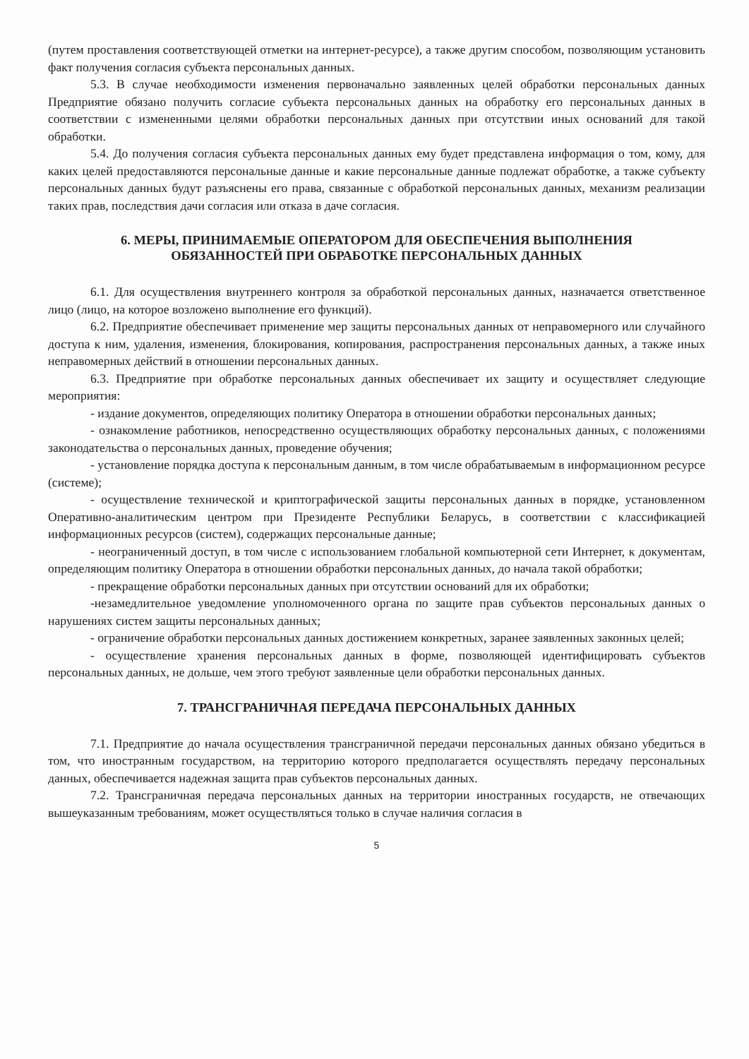(путем проставления соответствующей отметки на интернет-ресурсе), а также другим способом, позволяющим установить факт получения согласия субъекта персональных данных.
5.3. В случае необходимости изменения первоначально заявленных целей обработки персональных данных Предприятие обязано получить согласие субъекта персональных данных на обработку его персональных данных в соответствии с измененными целями обработки персональных данных при отсутствии иных оснований для такой обработки.
5.4. До получения согласия субъекта персональных данных ему будет представлена информация о том, кому, для каких целей предоставляются персональные данные и какие персональные данные подлежат обработке, а также субъекту персональных данных будут разъяснены его права, связанные с обработкой персональных данных, механизм реализации таких прав, последствия дачи согласия или отказа в даче согласия.
6. МЕРЫ, ПРИНИМАЕМЫЕ ОПЕРАТОРОМ ДЛЯ ОБЕСПЕЧЕНИЯ ВЫПОЛНЕНИЯ
ОБЯЗАННОСТЕЙ ПРИ ОБРАБОТКЕ ПЕРСОНАЛЬНЫХ ДАННЫХ
6.1. Для осуществления внутреннего контроля за обработкой персональных данных, назначается ответственное лицо (лицо, на которое возложено выполнение его функций).
6.2. Предприятие обеспечивает применение мер защиты персональных данных от неправомерного или случайного доступа к ним, удаления, изменения, блокирования, копирования, распространения персональных данных, а также иных неправомерных действий в отношении персональных данных.
6.3. Предприятие при обработке персональных данных обеспечивает их защиту и осуществляет следующие мероприятия:
- издание документов, определяющих политику Оператора в отношении обработки персональных данных;
- ознакомление работников, непосредственно осуществляющих обработку персональных данных, с положениями законодательства о персональных данных, проведение обучения;
- установление порядка доступа к персональным данным, в том числе обрабатываемым в информационном ресурсе (системе);
- осуществление технической и криптографической защиты персональных данных в порядке, установленном Оперативно-аналитическим центром при Президенте Республики Беларусь, в соответствии с классификацией информационных ресурсов (систем), содержащих персональные данные;
- неограниченный доступ, в том числе с использованием глобальной компьютерной сети Интернет, к документам, определяющим политику Оператора в отношении обработки персональных данных, до начала такой обработки;
- прекращение обработки персональных данных при отсутствии оснований для их обработки;
-незамедлительное уведомление уполномоченного органа по защите прав субъектов персональных данных о нарушениях систем защиты персональных данных;
- ограничение обработки персональных данных достижением конкретных, заранее заявленных законных целей;
- осуществление хранения персональных данных в форме, позволяющей идентифицировать субъектов персональных данных, не дольше, чем этого требуют заявленные цели обработки персональных данных.
7. ТРАНСГРАНИЧНАЯ ПЕРЕДАЧА ПЕРСОНАЛЬНЫХ ДАННЫХ
7.1. Предприятие до начала осуществления трансграничной передачи персональных данных обязано убедиться в том, что иностранным государством, на территорию которого предполагается осуществлять передачу персональных данных, обеспечивается надежная защита прав субъектов персональных данных.
7.2. Трансграничная передача персональных данных на территории иностранных государств, не отвечающих вышеуказанным требованиям, может осуществляться только в случае наличия согласия в
5